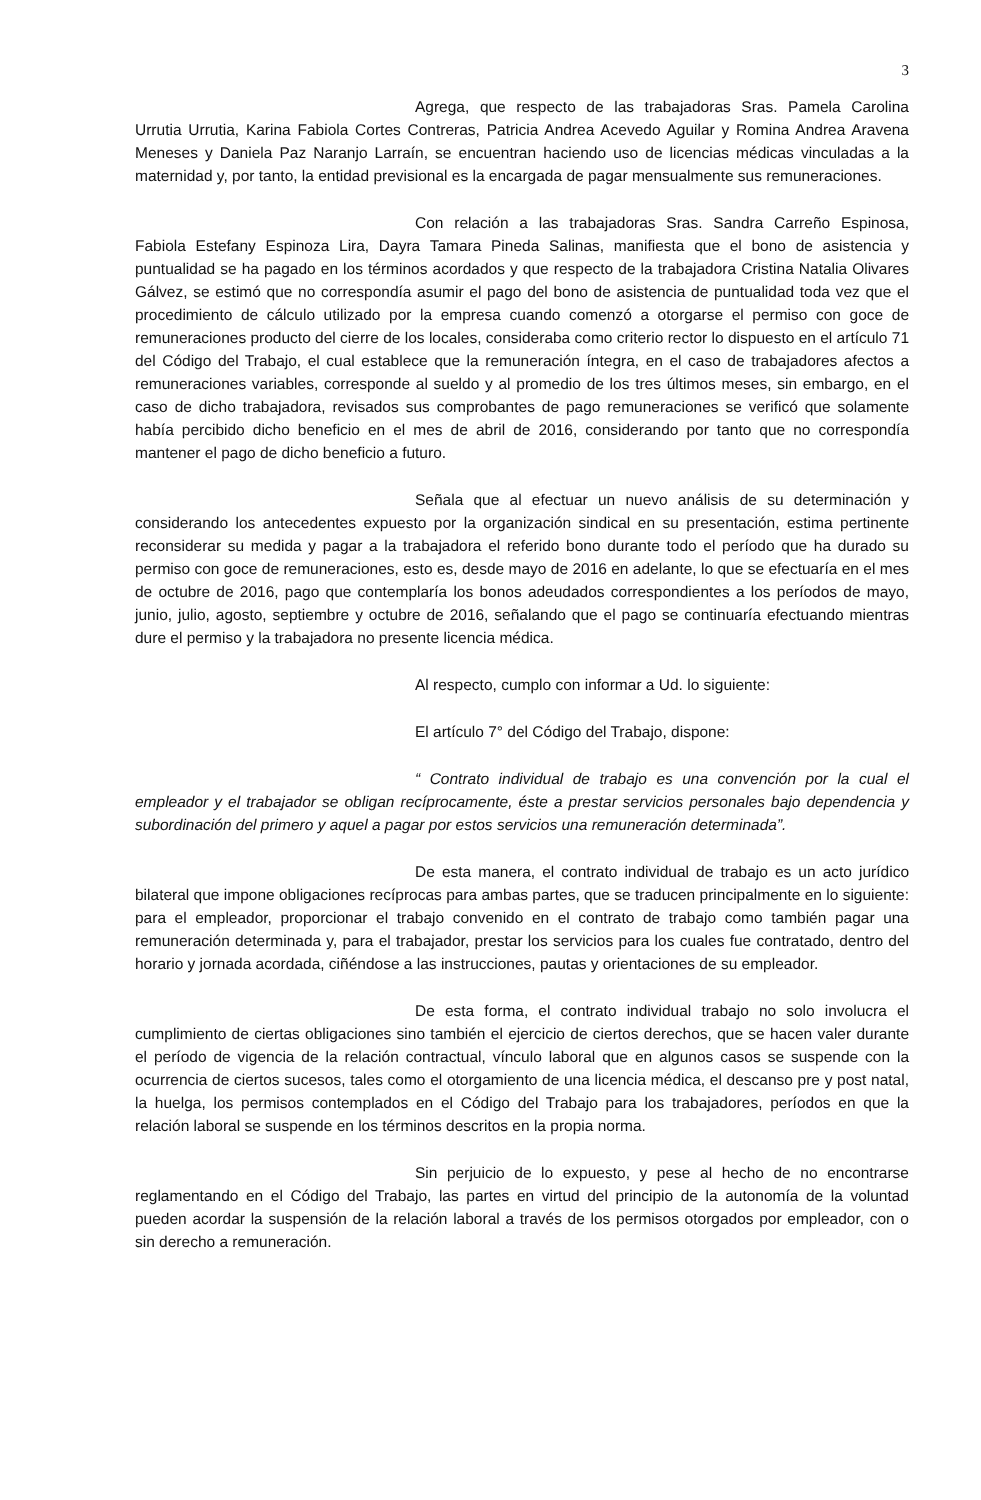3
Agrega, que respecto de las trabajadoras Sras. Pamela Carolina Urrutia Urrutia, Karina Fabiola Cortes Contreras, Patricia Andrea Acevedo Aguilar y Romina Andrea Aravena Meneses y Daniela Paz Naranjo Larraín, se encuentran haciendo uso de licencias médicas vinculadas a la maternidad y, por tanto, la entidad previsional es la encargada de pagar mensualmente sus remuneraciones.
Con relación a las trabajadoras Sras. Sandra Carreño Espinosa, Fabiola Estefany Espinoza Lira, Dayra Tamara Pineda Salinas, manifiesta que el bono de asistencia y puntualidad se ha pagado en los términos acordados y que respecto de la trabajadora Cristina Natalia Olivares Gálvez, se estimó que no correspondía asumir el pago del bono de asistencia de puntualidad toda vez que el procedimiento de cálculo utilizado por la empresa cuando comenzó a otorgarse el permiso con goce de remuneraciones producto del cierre de los locales, consideraba como criterio rector lo dispuesto en el artículo 71 del Código del Trabajo, el cual establece que la remuneración íntegra, en el caso de trabajadores afectos a remuneraciones variables, corresponde al sueldo y al promedio de los tres últimos meses, sin embargo, en el caso de dicho trabajadora, revisados sus comprobantes de pago remuneraciones se verificó que solamente había percibido dicho beneficio en el mes de abril de 2016, considerando por tanto que no correspondía mantener el pago de dicho beneficio a futuro.
Señala que al efectuar un nuevo análisis de su determinación y considerando los antecedentes expuesto por la organización sindical en su presentación, estima pertinente reconsiderar su medida y pagar a la trabajadora el referido bono durante todo el período que ha durado su permiso con goce de remuneraciones, esto es, desde mayo de 2016 en adelante, lo que se efectuaría en el mes de octubre de 2016, pago que contemplaría los bonos adeudados correspondientes a los períodos de mayo, junio, julio, agosto, septiembre y octubre de 2016, señalando que el pago se continuaría efectuando mientras dure el permiso y la trabajadora no presente licencia médica.
Al respecto, cumplo con informar a Ud. lo siguiente:
El artículo 7° del Código del Trabajo, dispone:
“ Contrato individual de trabajo es una convención por la cual el empleador y el trabajador se obligan recíprocamente, éste a prestar servicios personales bajo dependencia y subordinación del primero y aquel a pagar por estos servicios una remuneración determinada”.
De esta manera, el contrato individual de trabajo es un acto jurídico bilateral que impone obligaciones recíprocas para ambas partes, que se traducen principalmente en lo siguiente: para el empleador, proporcionar el trabajo convenido en el contrato de trabajo como también pagar una remuneración determinada y, para el trabajador, prestar los servicios para los cuales fue contratado, dentro del horario y jornada acordada, ciñéndose a las instrucciones, pautas y orientaciones de su empleador.
De esta forma, el contrato individual trabajo no solo involucra el cumplimiento de ciertas obligaciones sino también el ejercicio de ciertos derechos, que se hacen valer durante el período de vigencia de la relación contractual, vínculo laboral que en algunos casos se suspende con la ocurrencia de ciertos sucesos, tales como el otorgamiento de una licencia médica, el descanso pre y post natal, la huelga, los permisos contemplados en el Código del Trabajo para los trabajadores, períodos en que la relación laboral se suspende en los términos descritos en la propia norma.
Sin perjuicio de lo expuesto, y pese al hecho de no encontrarse reglamentando en el Código del Trabajo, las partes en virtud del principio de la autonomía de la voluntad pueden acordar la suspensión de la relación laboral a través de los permisos otorgados por empleador, con o sin derecho a remuneración.